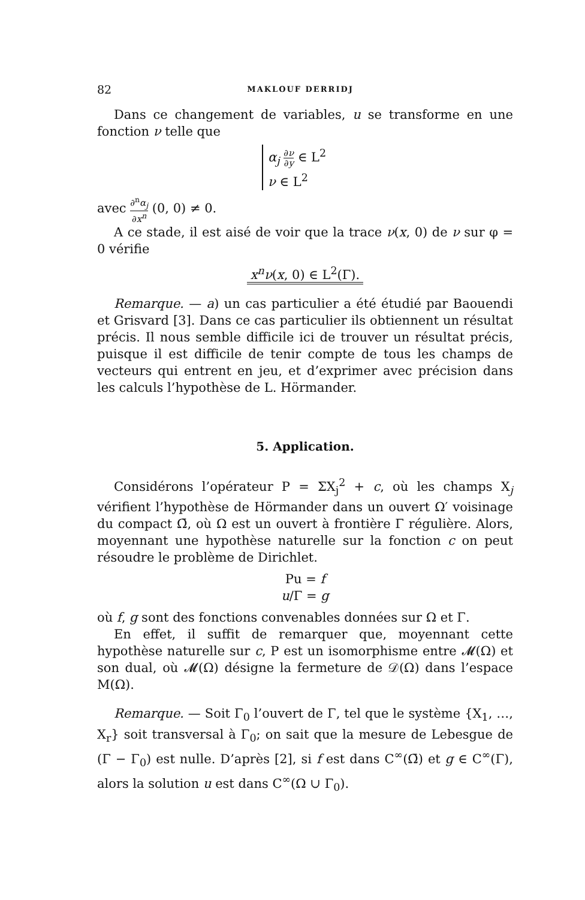82 MAKLOUF DERRIDJ
Dans ce changement de variables, u se transforme en une fonction ν telle que
α<sub>j</sub> ∂ν ∂y ∈ L<sup>2</sup>
ν ∈ L<sup>2</sup>
avec ∂<sup>n</sup>α<sub>j</sub> ∂x<sup>n</sup> (0, 0) ≠ 0.
A ce stade, il est aisé de voir que la trace ν(x, 0) de ν sur φ = 0 vérifie
x<sup>n</sup>ν(x, 0) ∈ L<sup>2</sup>(Γ).
Remarque. — a) un cas particulier a été étudié par Baouendi et Grisvard [3]. Dans ce cas particulier ils obtiennent un résultat précis. Il nous semble difficile ici de trouver un résultat précis, puisque il est difficile de tenir compte de tous les champs de vecteurs qui entrent en jeu, et d’exprimer avec précision dans les calculs l’hypothèse de L. Hörmander.
5. Application.
Considérons l’opérateur P = ΣX<sub>j</sub><sup>2</sup> + c, où les champs X<sub>j</sub> vérifient l’hypothèse de Hörmander dans un ouvert Ω′ voisinage du compact Ω̄, où Ω est un ouvert à frontière Γ régulière. Alors, moyennant une hypothèse naturelle sur la fonction c on peut résoudre le problème de Dirichlet.
Pu = f
u/Γ = g
où f, g sont des fonctions convenables données sur Ω et Γ.
En effet, il suffit de remarquer que, moyennant cette hypothèse naturelle sur c, P est un isomorphisme entre 𝓜(Ω) et son dual, où 𝓜(Ω) désigne la fermeture de 𝒟(Ω) dans l’espace M(Ω).
Remarque. — Soit Γ<sub>0</sub> l’ouvert de Γ, tel que le système {X<sub>1</sub>, …, X<sub>r</sub>} soit transversal à Γ<sub>0</sub>; on sait que la mesure de Lebesgue de (Γ − Γ<sub>0</sub>) est nulle. D’après [2], si f est dans C<sup>∞</sup>(Ω̄) et g ∈ C<sup>∞</sup>(Γ), alors la solution u est dans C<sup>∞</sup>(Ω ∪ Γ<sub>0</sub>).